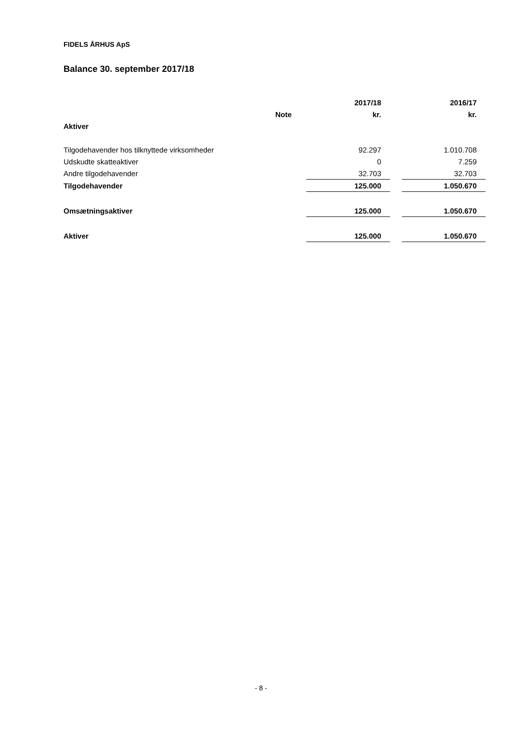FIDELS ÅRHUS ApS
Balance 30. september 2017/18
| | | 2017/18 | | 2016/17 |
| | Note | kr. | | kr. |
| Aktiver | | | | |
| Tilgodehavender hos tilknyttede virksomheder | | 92.297 | | 1.010.708 |
| Udskudte skatteaktiver | | 0 | | 7.259 |
| Andre tilgodehavender | | 32.703 | | 32.703 |
| Tilgodehavender | | 125.000 | | 1.050.670 |
| Omsætningsaktiver | | 125.000 | | 1.050.670 |
| Aktiver | | 125.000 | | 1.050.670 |
- 8 -